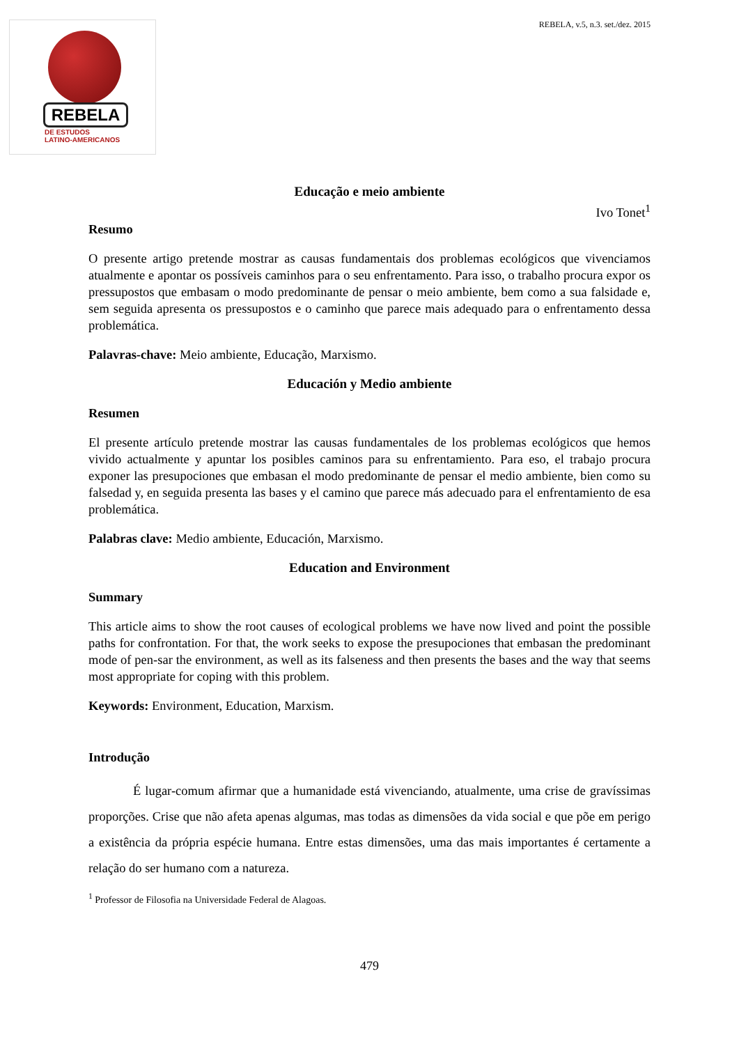REBELA
DE ESTUDOS
LATINO-AMERICANOS
REBELA, v.5, n.3. set./dez. 2015
Educação e meio ambiente
Ivo Tonet<sup>1</sup>
Resumo
O presente artigo pretende mostrar as causas fundamentais dos problemas ecológicos que vivenciamos atualmente e apontar os possíveis caminhos para o seu enfrentamento. Para isso, o trabalho procura expor os pressupostos que embasam o modo predominante de pensar o meio ambiente, bem como a sua falsidade e, sem seguida apresenta os pressupostos e o caminho que parece mais adequado para o enfrentamento dessa problemática.
Palavras-chave: Meio ambiente, Educação, Marxismo.
Educación y Medio ambiente
Resumen
El presente artículo pretende mostrar las causas fundamentales de los problemas ecológicos que hemos vivido actualmente y apuntar los posibles caminos para su enfrentamiento. Para eso, el trabajo procura exponer las presupociones que embasan el modo predominante de pensar el medio ambiente, bien como su falsedad y, en seguida presenta las bases y el camino que parece más adecuado para el enfrentamiento de esa problemática.
Palabras clave: Medio ambiente, Educación, Marxismo.
Education and Environment
Summary
This article aims to show the root causes of ecological problems we have now lived and point the possible paths for confrontation. For that, the work seeks to expose the presupociones that embasan the predominant mode of pen-sar the environment, as well as its falseness and then presents the bases and the way that seems most appropriate for coping with this problem.
Keywords: Environment, Education, Marxism.
Introdução
É lugar-comum afirmar que a humanidade está vivenciando, atualmente, uma crise de gravíssimas proporções. Crise que não afeta apenas algumas, mas todas as dimensões da vida social e que põe em perigo a existência da própria espécie humana. Entre estas dimensões, uma das mais importantes é certamente a relação do ser humano com a natureza.
<sup>1</sup> Professor de Filosofia na Universidade Federal de Alagoas.
479